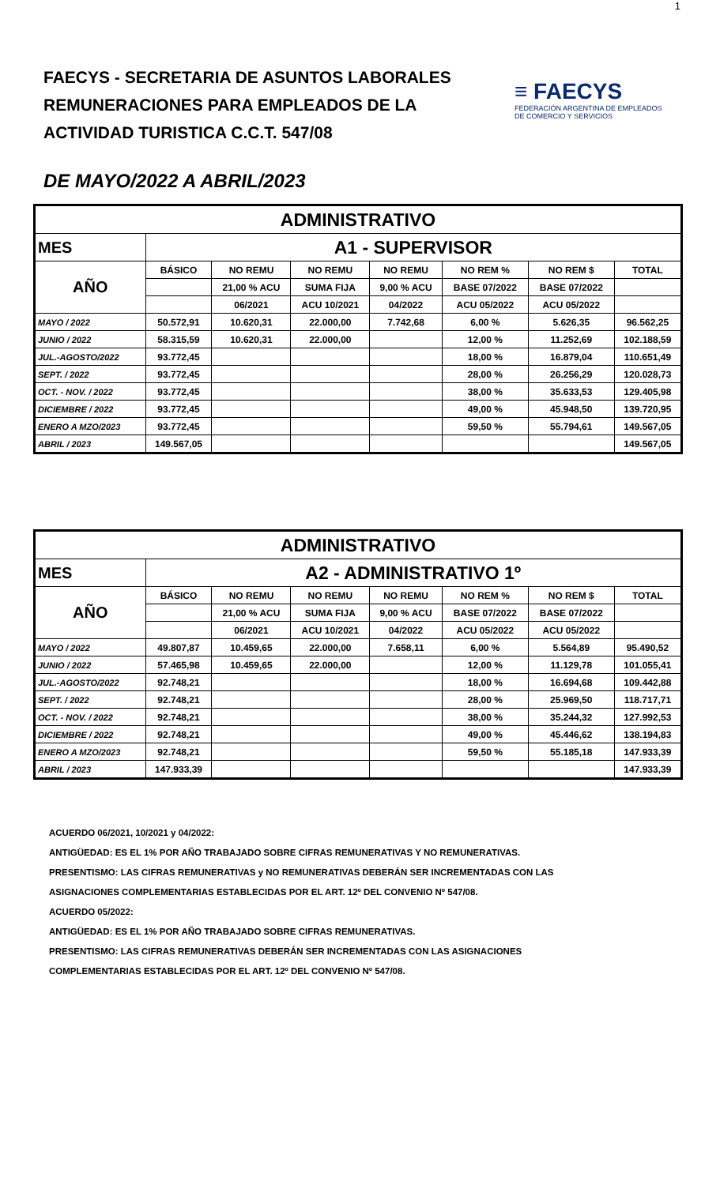1
FAECYS - SECRETARIA DE ASUNTOS LABORALES
REMUNERACIONES PARA EMPLEADOS DE LA
ACTIVIDAD TURISTICA C.C.T. 547/08
≡ FAECYS
FEDERACIÓN ARGENTINA DE EMPLEADOS
DE COMERCIO Y SERVICIOS
DE MAYO/2022 A ABRIL/2023
| ADMINISTRATIVO | | | | | | | |
| MES | A1 - SUPERVISOR | | | | | | |
| AÑO | BÁSICO | NO REMU | NO REMU | NO REMU | NO REM % | NO REM $ | TOTAL |
| | | 21,00 % ACU | SUMA FIJA | 9,00 % ACU | BASE 07/2022 | BASE 07/2022 | |
| | | 06/2021 | ACU 10/2021 | 04/2022 | ACU 05/2022 | ACU 05/2022 | |
| MAYO / 2022 | 50.572,91 | 10.620,31 | 22.000,00 | 7.742,68 | 6,00 % | 5.626,35 | 96.562,25 |
| JUNIO / 2022 | 58.315,59 | 10.620,31 | 22.000,00 | | 12,00 % | 11.252,69 | 102.188,59 |
| JUL.-AGOSTO/2022 | 93.772,45 | | | | 18,00 % | 16.879,04 | 110.651,49 |
| SEPT. / 2022 | 93.772,45 | | | | 28,00 % | 26.256,29 | 120.028,73 |
| OCT. - NOV. / 2022 | 93.772,45 | | | | 38,00 % | 35.633,53 | 129.405,98 |
| DICIEMBRE / 2022 | 93.772,45 | | | | 49,00 % | 45.948,50 | 139.720,95 |
| ENERO A MZO/2023 | 93.772,45 | | | | 59,50 % | 55.794,61 | 149.567,05 |
| ABRIL / 2023 | 149.567,05 | | | | | | 149.567,05 |
| ADMINISTRATIVO | | | | | | | |
| MES | A2 - ADMINISTRATIVO 1º | | | | | | |
| AÑO | BÁSICO | NO REMU | NO REMU | NO REMU | NO REM % | NO REM $ | TOTAL |
| | | 21,00 % ACU | SUMA FIJA | 9,00 % ACU | BASE 07/2022 | BASE 07/2022 | |
| | | 06/2021 | ACU 10/2021 | 04/2022 | ACU 05/2022 | ACU 05/2022 | |
| MAYO / 2022 | 49.807,87 | 10.459,65 | 22.000,00 | 7.658,11 | 6,00 % | 5.564,89 | 95.490,52 |
| JUNIO / 2022 | 57.465,98 | 10.459,65 | 22.000,00 | | 12,00 % | 11.129,78 | 101.055,41 |
| JUL.-AGOSTO/2022 | 92.748,21 | | | | 18,00 % | 16.694,68 | 109.442,88 |
| SEPT. / 2022 | 92.748,21 | | | | 28,00 % | 25.969,50 | 118.717,71 |
| OCT. - NOV. / 2022 | 92.748,21 | | | | 38,00 % | 35.244,32 | 127.992,53 |
| DICIEMBRE / 2022 | 92.748,21 | | | | 49,00 % | 45.446,62 | 138.194,83 |
| ENERO A MZO/2023 | 92.748,21 | | | | 59,50 % | 55.185,18 | 147.933,39 |
| ABRIL / 2023 | 147.933,39 | | | | | | 147.933,39 |
ACUERDO 06/2021, 10/2021 y 04/2022:
ANTIGÜEDAD: ES EL 1% POR AÑO TRABAJADO SOBRE CIFRAS REMUNERATIVAS Y NO REMUNERATIVAS.
PRESENTISMO: LAS CIFRAS REMUNERATIVAS y NO REMUNERATIVAS DEBERÁN SER INCREMENTADAS CON LAS
ASIGNACIONES COMPLEMENTARIAS ESTABLECIDAS POR EL ART. 12º DEL CONVENIO Nº 547/08.
ACUERDO 05/2022:
ANTIGÜEDAD: ES EL 1% POR AÑO TRABAJADO SOBRE CIFRAS REMUNERATIVAS.
PRESENTISMO: LAS CIFRAS REMUNERATIVAS DEBERÁN SER INCREMENTADAS CON LAS ASIGNACIONES
COMPLEMENTARIAS ESTABLECIDAS POR EL ART. 12º DEL CONVENIO Nº 547/08.